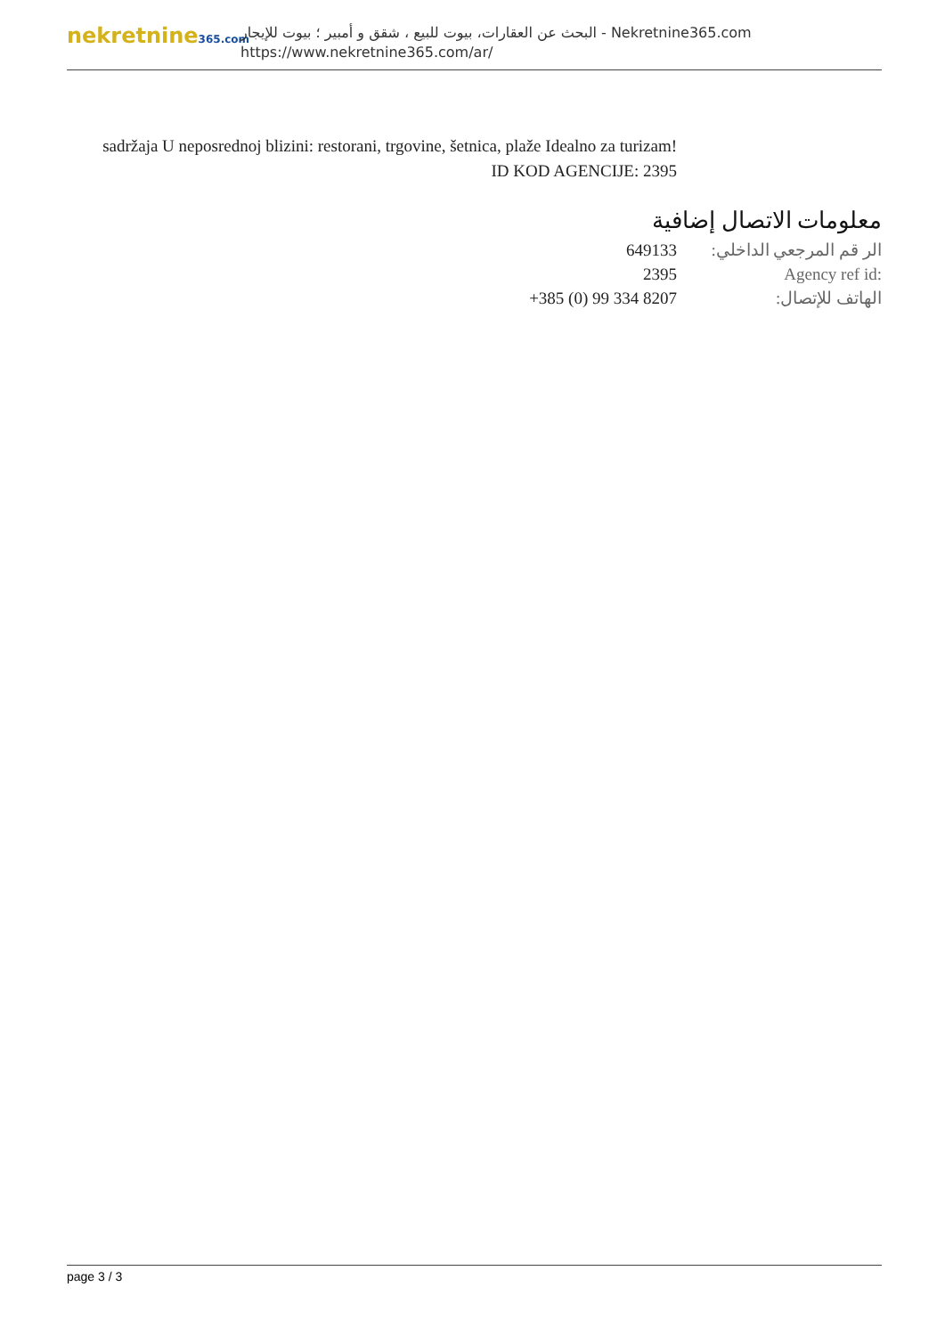nekretnine365.com
البحث عن العقارات، بيوت للبيع ، شقق و أمبير ؛ بيوت للإيجار - Nekretnine365.com
https://www.nekretnine365.com/ar/
sadržaja U neposrednoj blizini: restorani, trgovine, šetnica, plaže Idealno za turizam! ID KOD AGENCIJE: 2395
معلومات الاتصال إضافية
الر قم المرجعي الداخلي:
649133
Agency ref id: 2395
الهاتف للإتصال: +385 (0) 99 334 8207
page 3 / 3